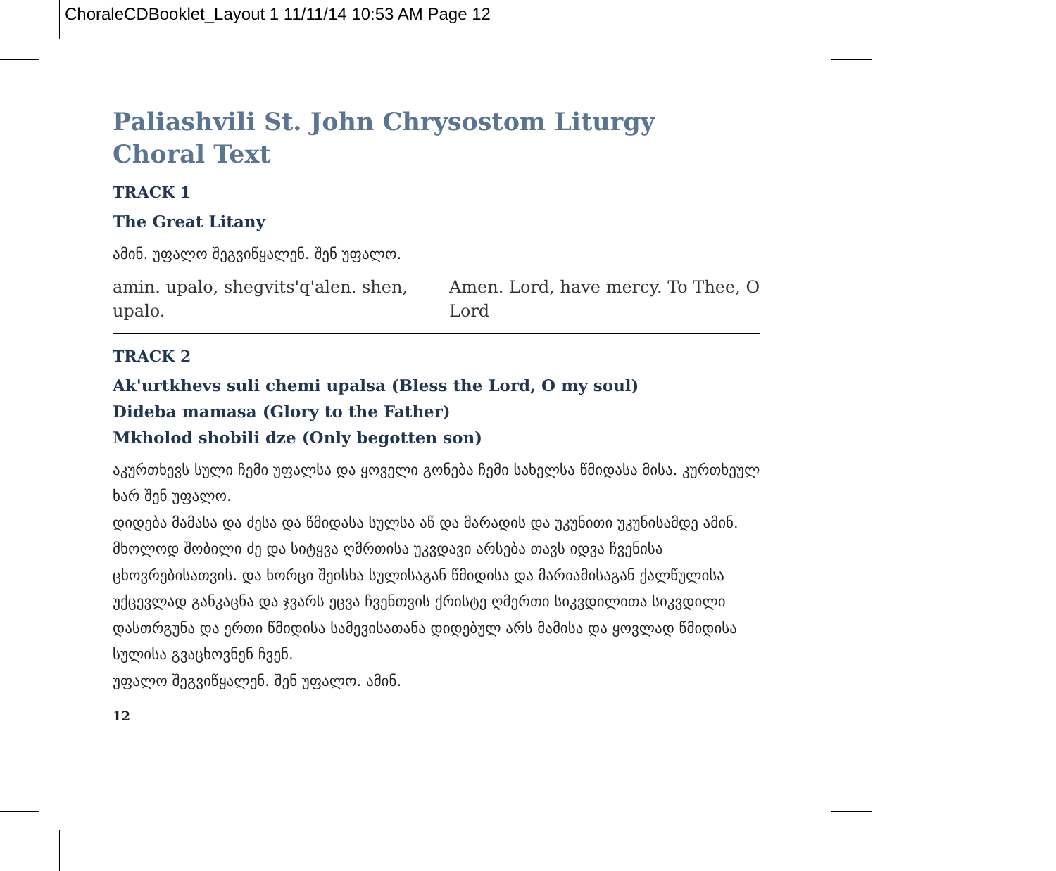ChoraleCDBooklet_Layout 1 11/11/14 10:53 AM Page 12
Paliashvili St. John Chrysostom Liturgy
Choral Text
TRACK 1
The Great Litany
ამინ. უფალო შეგვიწყალენ. შენ უფალო.
| amin. upalo, shegvits'q'alen. shen, upalo. | Amen. Lord, have mercy. To Thee, O Lord |
TRACK 2
Ak'urtkhevs suli chemi upalsa (Bless the Lord, O my soul)
Dideba mamasa (Glory to the Father)
Mkholod shobili dze (Only begotten son)
აკურთხევს სული ჩემი უფალსა და ყოველი გონება ჩემი სახელსა წმიდასა მისა. კურთხეულ ხარ შენ უფალო.
დიდება მამასა და ძესა და წმიდასა სულსა აწ და მარადის და უკუნითი უკუნისამდე ამინ.
მხოლოდ შობილი ძე და სიტყვა ღმრთისა უკვდავი არსება თავს იდვა ჩვენისა ცხოვრებისათვის. და ხორცი შეისხა სულისაგან წმიდისა და მარიამისაგან ქალწულისა უქცევლად განკაცნა და ჯვარს ეცვა ჩვენთვის ქრისტე ღმერთი სიკვდილითა სიკვდილი დასთრგუნა და ერთი წმიდისა სამევისათანა დიდებულ არს მამისა და ყოვლად წმიდისა სულისა გვაცხოვნენ ჩვენ.
უფალო შეგვიწყალენ. შენ უფალო. ამინ.
12